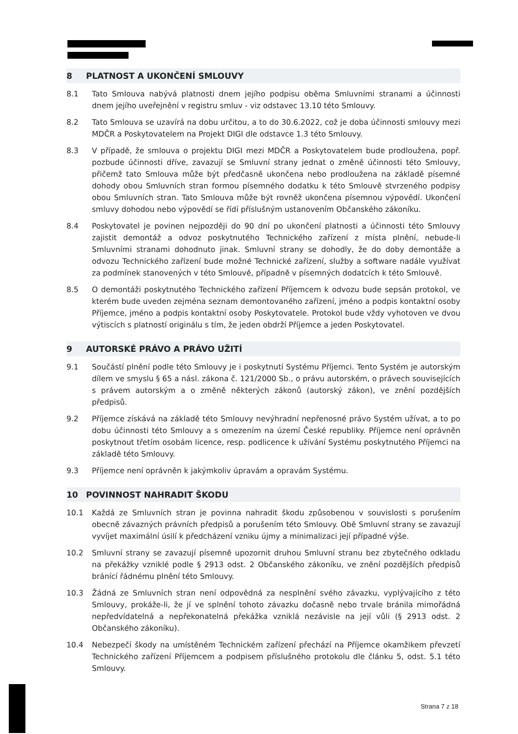8 PLATNOST A UKONČENÍ SMLOUVY
8.1 Tato Smlouva nabývá platnosti dnem jejího podpisu oběma Smluvními stranami a účinnosti dnem jejího uveřejnění v registru smluv - viz odstavec 13.10 této Smlouvy.
8.2 Tato Smlouva se uzavírá na dobu určitou, a to do 30.6.2022, což je doba účinnosti smlouvy mezi MDČR a Poskytovatelem na Projekt DIGI dle odstavce 1.3 této Smlouvy.
8.3 V případě, že smlouva o projektu DIGI mezi MDČR a Poskytovatelem bude prodloužena, popř. pozbude účinnosti dříve, zavazují se Smluvní strany jednat o změně účinnosti této Smlouvy, přičemž tato Smlouva může být předčasně ukončena nebo prodloužena na základě písemné dohody obou Smluvních stran formou písemného dodatku k této Smlouvě stvrzeného podpisy obou Smluvních stran. Tato Smlouva může být rovněž ukončena písemnou výpovědí. Ukončení smluvy dohodou nebo výpovědí se řídí příslušným ustanovením Občanského zákoníku.
8.4 Poskytovatel je povinen nejpozději do 90 dní po ukončení platnosti a účinnosti této Smlouvy zajistit demontáž a odvoz poskytnutého Technického zařízení z místa plnění, nebude-li Smluvními stranami dohodnuto jinak. Smluvní strany se dohodly, že do doby demontáže a odvozu Technického zařízení bude možné Technické zařízení, služby a software nadále využívat za podmínek stanovených v této Smlouvě, případně v písemných dodatcích k této Smlouvě.
8.5 O demontáži poskytnutého Technického zařízení Příjemcem k odvozu bude sepsán protokol, ve kterém bude uveden zejména seznam demontovaného zařízení, jméno a podpis kontaktní osoby Příjemce, jméno a podpis kontaktní osoby Poskytovatele. Protokol bude vždy vyhotoven ve dvou výtiscích s platností originálu s tím, že jeden obdrží Příjemce a jeden Poskytovatel.
9 AUTORSKÉ PRÁVO A PRÁVO UŽITÍ
9.1 Součástí plnění podle této Smlouvy je i poskytnutí Systému Příjemci. Tento Systém je autorským dílem ve smyslu § 65 a násl. zákona č. 121/2000 Sb., o právu autorském, o právech souvisejících s právem autorským a o změně některých zákonů (autorský zákon), ve znění pozdějších předpisů.
9.2 Příjemce získává na základě této Smlouvy nevýhradní nepřenosné právo Systém užívat, a to po dobu účinnosti této Smlouvy a s omezením na území České republiky. Příjemce není oprávněn poskytnout třetím osobám licence, resp. podlicence k užívání Systému poskytnutého Příjemci na základě této Smlouvy.
9.3 Příjemce není oprávněn k jakýmkoliv úpravám a opravám Systému.
10 POVINNOST NAHRADIT ŠKODU
10.1 Každá ze Smluvních stran je povinna nahradit škodu způsobenou v souvislosti s porušením obecně závazných právních předpisů a porušením této Smlouvy. Obě Smluvní strany se zavazují vyvíjet maximální úsilí k předcházení vzniku újmy a minimalizaci její případné výše.
10.2 Smluvní strany se zavazují písemně upozornit druhou Smluvní stranu bez zbytečného odkladu na překážky vzniklé podle § 2913 odst. 2 Občanského zákoníku, ve znění pozdějších předpisů bránící řádnému plnění této Smlouvy.
10.3 Žádná ze Smluvních stran není odpovědná za nesplnění svého závazku, vyplývajícího z této Smlouvy, prokáže-li, že jí ve splnění tohoto závazku dočasně nebo trvale bránila mimořádná nepředvídatelná a nepřekonatelná překážka vzniklá nezávisle na její vůli (§ 2913 odst. 2 Občanského zákoníku).
10.4 Nebezpečí škody na umístěném Technickém zařízení přechází na Příjemce okamžikem převzetí Technického zařízení Příjemcem a podpisem příslušného protokolu dle článku 5, odst. 5.1 této Smlouvy.
Strana 7 z 18